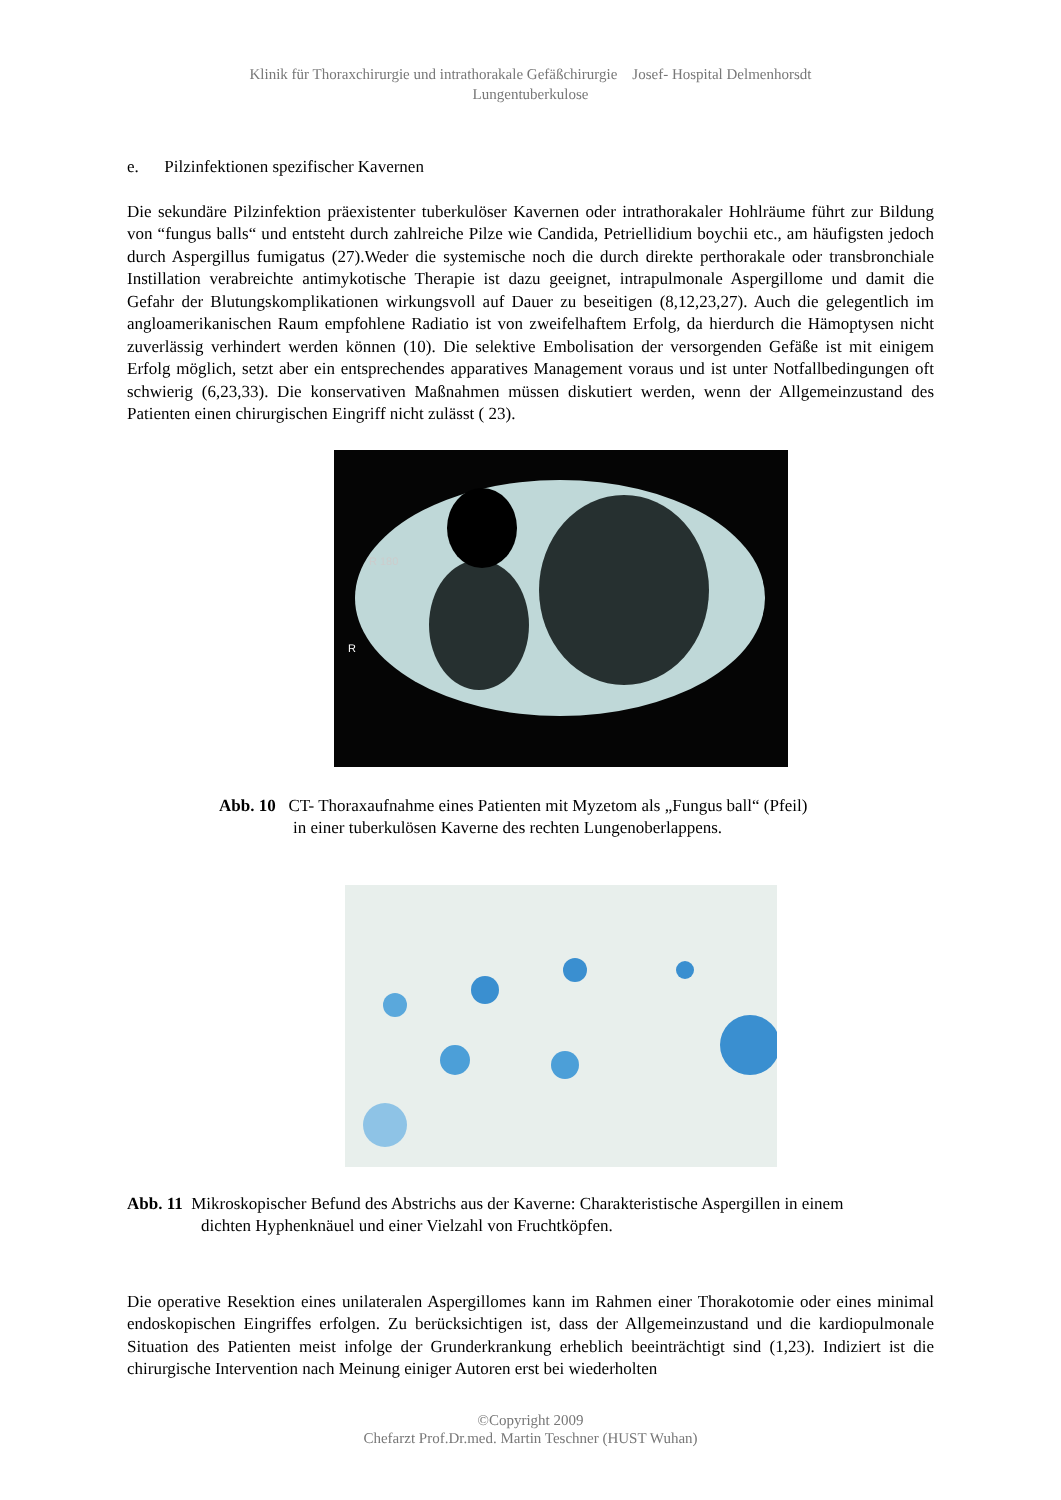Klinik für Thoraxchirurgie und intrathorakale Gefäßchirurgie Josef- Hospital Delmenhorsdt
Lungentuberkulose
e. Pilzinfektionen spezifischer Kavernen
Die sekundäre Pilzinfektion präexistenter tuberkulöser Kavernen oder intrathorakaler Hohlräume führt zur Bildung von “fungus balls“ und entsteht durch zahlreiche Pilze wie Candida, Petriellidium boychii etc., am häufigsten jedoch durch Aspergillus fumigatus (27).Weder die systemische noch die durch direkte perthorakale oder transbronchiale Instillation verabreichte antimykotische Therapie ist dazu geeignet, intrapulmonale Aspergillome und damit die Gefahr der Blutungskomplikationen wirkungsvoll auf Dauer zu beseitigen (8,12,23,27). Auch die gelegentlich im angloamerikanischen Raum empfohlene Radiatio ist von zweifelhaftem Erfolg, da hierdurch die Hämoptysen nicht zuverlässig verhindert werden können (10). Die selektive Embolisation der versorgenden Gefäße ist mit einigem Erfolg möglich, setzt aber ein entsprechendes apparatives Management voraus und ist unter Notfallbedingungen oft schwierig (6,23,33). Die konservativen Maßnahmen müssen diskutiert werden, wenn der Allgemeinzustand des Patienten einen chirurgischen Eingriff nicht zulässt ( 23).
R 180
R
Abb. 10 CT- Thoraxaufnahme eines Patienten mit Myzetom als „Fungus ball“ (Pfeil)
in einer tuberkulösen Kaverne des rechten Lungenoberlappens.
Abb. 11 Mikroskopischer Befund des Abstrichs aus der Kaverne: Charakteristische Aspergillen in einem
dichten Hyphenknäuel und einer Vielzahl von Fruchtköpfen.
Die operative Resektion eines unilateralen Aspergillomes kann im Rahmen einer Thorakotomie oder eines minimal endoskopischen Eingriffes erfolgen. Zu berücksichtigen ist, dass der Allgemeinzustand und die kardiopulmonale Situation des Patienten meist infolge der Grunderkrankung erheblich beeinträchtigt sind (1,23). Indiziert ist die chirurgische Intervention nach Meinung einiger Autoren erst bei wiederholten
©Copyright 2009
Chefarzt Prof.Dr.med. Martin Teschner (HUST Wuhan)